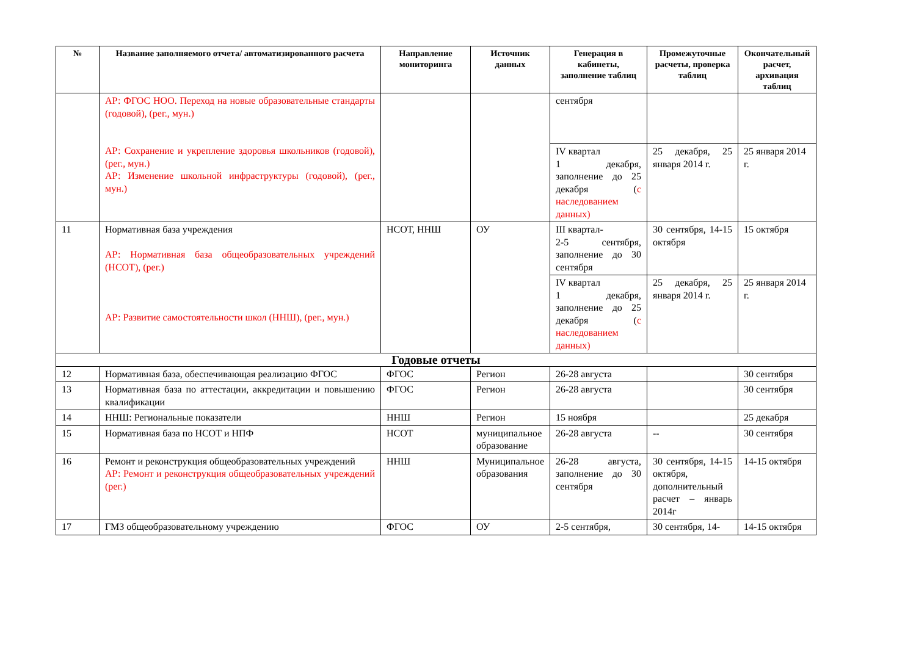| № | Название заполняемого отчета/ автоматизированного расчета | Направление мониторинга | Источник данных | Генерация в кабинеты, заполнение таблиц | Промежуточные расчеты, проверка таблиц | Окончательный расчет, архивация таблиц |
| --- | --- | --- | --- | --- | --- | --- |
| | АР: ФГОС НОО. Переход на новые образовательные стандарты (годовой), (рег., мун.) АР: Сохранение и укрепление здоровья школьников (годовой), (рег., мун.) АР: Изменение школьной инфраструктуры (годовой), (рег., мун.) | | | сентября | | |
| | | | | IV квартал 1 декабря, заполнение до 25 декабря ( с наследованием данных) | 25 декабря, 25 января 2014 г. | 25 января 2014 г. |
| 11 | Нормативная база учреждения АР: Нормативная база общеобразовательных учреждений (НСОТ), (рег.) АР: Развитие самостоятельности школ (ННШ), (рег., мун.) | НСОТ, ННШ | ОУ | III квартал- 2-5 сентября, заполнение до 30 сентября | 30 сентября, 14-15 октября | 15 октября |
| | | | | IV квартал 1 декабря, заполнение до 25 декабря ( с наследованием данных) | 25 декабря, 25 января 2014 г. | 25 января 2014 г. |
| Годовые отчеты | | | | | | |
| 12 | Нормативная база, обеспечивающая реализацию ФГОС | ФГОС | Регион | 26-28 августа | | 30 сентября |
| 13 | Нормативная база по аттестации, аккредитации и повышению квалификации | ФГОС | Регион | 26-28 августа | | 30 сентября |
| 14 | ННШ: Региональные показатели | ННШ | Регион | 15 ноября | | 25 декабря |
| 15 | Нормативная база по НСОТ и НПФ | НСОТ | муниципальное образование | 26-28 августа | -- | 30 сентября |
| 16 | Ремонт и реконструкция общеобразовательных учреждений АР: Ремонт и реконструкция общеобразовательных учреждений (рег.) | ННШ | Муниципальное образования | 26-28 августа, заполнение до 30 сентября | 30 сентября, 14-15 октября, дополнительный расчет – январь 2014г | 14-15 октября |
| 17 | ГМЗ общеобразовательному учреждению | ФГОС | ОУ | 2-5 сентября, | 30 сентября, 14- | 14-15 октября |